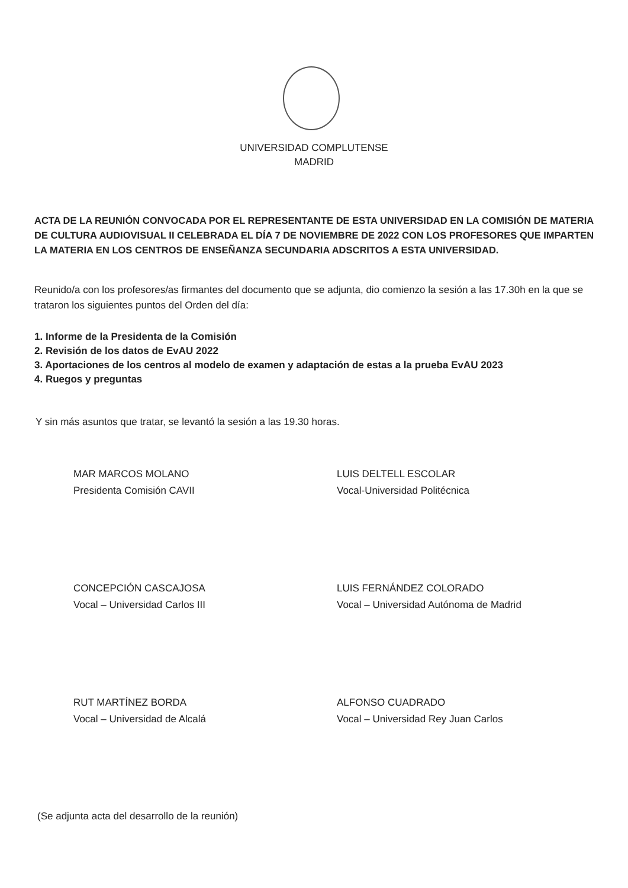UNIVERSIDAD COMPLUTENSE
MADRID
ACTA DE LA REUNIÓN CONVOCADA POR EL REPRESENTANTE DE ESTA UNIVERSIDAD EN LA COMISIÓN DE MATERIA DE CULTURA AUDIOVISUAL II CELEBRADA EL DÍA 7 DE NOVIEMBRE DE 2022 CON LOS PROFESORES QUE IMPARTEN LA MATERIA EN LOS CENTROS DE ENSEÑANZA SECUNDARIA ADSCRITOS A ESTA UNIVERSIDAD.
Reunido/a con los profesores/as firmantes del documento que se adjunta, dio comienzo la sesión a las 17.30h en la que se trataron los siguientes puntos del Orden del día:
1. Informe de la Presidenta de la Comisión
2. Revisión de los datos de EvAU 2022
3. Aportaciones de los centros al modelo de examen y adaptación de estas a la prueba EvAU 2023
4. Ruegos y preguntas
Y sin más asuntos que tratar, se levantó la sesión a las 19.30 horas.
MAR MARCOS MOLANO
Presidenta Comisión CAVII
LUIS DELTELL ESCOLAR
Vocal-Universidad Politécnica
CONCEPCIÓN CASCAJOSA
Vocal – Universidad Carlos III
LUIS FERNÁNDEZ COLORADO
Vocal – Universidad Autónoma de Madrid
RUT MARTÍNEZ BORDA
Vocal – Universidad de Alcalá
ALFONSO CUADRADO
Vocal – Universidad Rey Juan Carlos
(Se adjunta acta del desarrollo de la reunión)